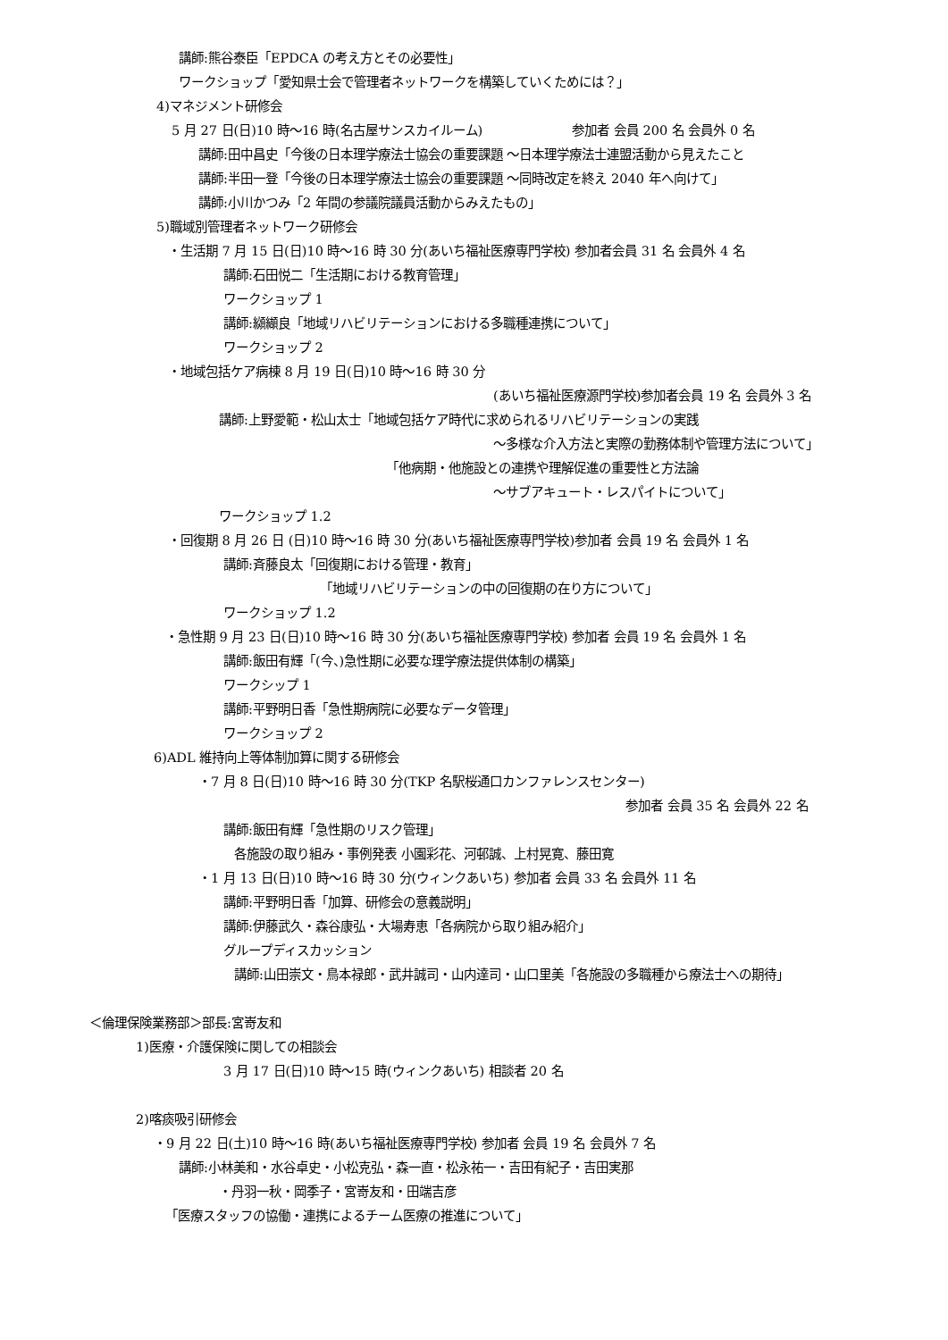講師:熊谷泰臣「EPDCA の考え方とその必要性」
ワークショップ「愛知県士会で管理者ネットワークを構築していくためには？」
4)マネジメント研修会
5 月 27 日(日)10 時～16 時(名古屋サンスカイルーム) 参加者 会員 200 名 会員外 0 名
講師:田中昌史「今後の日本理学療法士協会の重要課題 ～日本理学療法士連盟活動から見えたこと
講師:半田一登「今後の日本理学療法士協会の重要課題 ～同時改定を終え 2040 年へ向けて」
講師:小川かつみ「2 年間の参議院議員活動からみえたもの」
5)職域別管理者ネットワーク研修会
・生活期 7 月 15 日(日)10 時～16 時 30 分(あいち福祉医療専門学校) 参加者会員 31 名 会員外 4 名
講師:石田悦二「生活期における教育管理」
ワークショップ 1
講師:纐纈良「地域リハビリテーションにおける多職種連携について」
ワークショップ 2
・地域包括ケア病棟 8 月 19 日(日)10 時～16 時 30 分
(あいち福祉医療源門学校)参加者会員 19 名 会員外 3 名
講師:上野愛範・松山太士「地域包括ケア時代に求められるリハビリテーションの実践
～多様な介入方法と実際の勤務体制や管理方法について」
「他病期・他施設との連携や理解促進の重要性と方法論
～サブアキュート・レスパイトについて」
ワークショップ 1.2
・回復期 8 月 26 日 (日)10 時～16 時 30 分(あいち福祉医療専門学校)参加者 会員 19 名 会員外 1 名
講師:斉藤良太「回復期における管理・教育」
「地域リハビリテーションの中の回復期の在り方について」
ワークショップ 1.2
・急性期 9 月 23 日(日)10 時～16 時 30 分(あいち福祉医療専門学校) 参加者 会員 19 名 会員外 1 名
講師:飯田有輝「(今、)急性期に必要な理学療法提供体制の構築」
ワークシップ 1
講師:平野明日香「急性期病院に必要なデータ管理」
ワークショップ 2
6)ADL 維持向上等体制加算に関する研修会
・7 月 8 日(日)10 時～16 時 30 分(TKP 名駅桜通口カンファレンスセンター)
参加者 会員 35 名 会員外 22 名
講師:飯田有輝「急性期のリスク管理」
各施設の取り組み・事例発表 小園彩花、河邨誠、上村晃寛、藤田寛
・1 月 13 日(日)10 時～16 時 30 分(ウィンクあいち) 参加者 会員 33 名 会員外 11 名
講師:平野明日香「加算、研修会の意義説明」
講師:伊藤武久・森谷康弘・大場寿恵「各病院から取り組み紹介」
グループディスカッション
講師:山田崇文・鳥本禄郎・武井誠司・山内達司・山口里美「各施設の多職種から療法士への期待」
＜倫理保険業務部＞部長:宮嵜友和
1)医療・介護保険に関しての相談会
3 月 17 日(日)10 時～15 時(ウィンクあいち) 相談者 20 名
2)喀痰吸引研修会
・9 月 22 日(土)10 時～16 時(あいち福祉医療専門学校) 参加者 会員 19 名 会員外 7 名
講師:小林美和・水谷卓史・小松克弘・森一直・松永祐一・吉田有紀子・吉田実那
・丹羽一秋・岡季子・宮嵜友和・田端吉彦
「医療スタッフの協働・連携によるチーム医療の推進について」